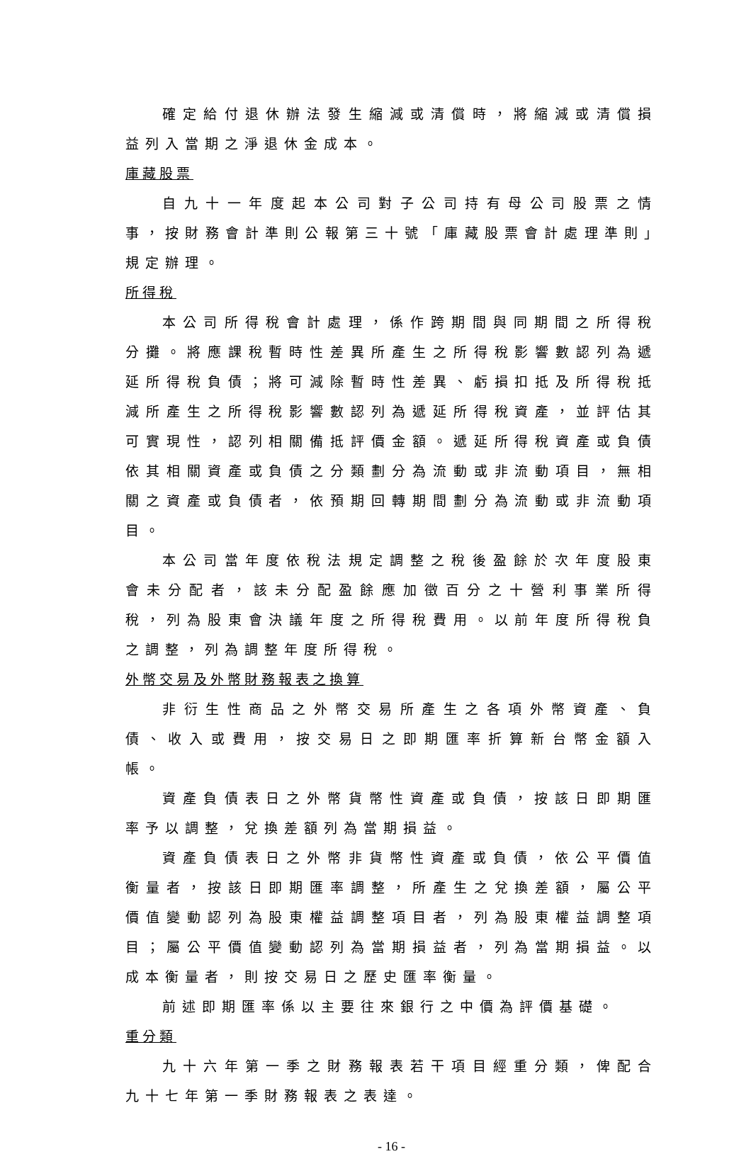確定給付退休辦法發生縮減或清償時，將縮減或清償損益列入當期之淨退休金成本。
庫藏股票
自九十一年度起本公司對子公司持有母公司股票之情事，按財務會計準則公報第三十號「庫藏股票會計處理準則」規定辦理。
所得稅
本公司所得稅會計處理，係作跨期間與同期間之所得稅分攤。將應課稅暫時性差異所產生之所得稅影響數認列為遞延所得稅負債；將可減除暫時性差異、虧損扣抵及所得稅抵減所產生之所得稅影響數認列為遞延所得稅資產，並評估其可實現性，認列相關備抵評價金額。遞延所得稅資產或負債依其相關資產或負債之分類劃分為流動或非流動項目，無相關之資產或負債者，依預期回轉期間劃分為流動或非流動項目。
本公司當年度依稅法規定調整之稅後盈餘於次年度股東會未分配者，該未分配盈餘應加徵百分之十營利事業所得稅，列為股東會決議年度之所得稅費用。以前年度所得稅負之調整，列為調整年度所得稅。
外幣交易及外幣財務報表之換算
非衍生性商品之外幣交易所產生之各項外幣資產、負債、收入或費用，按交易日之即期匯率折算新台幣金額入帳。
資產負債表日之外幣貨幣性資產或負債，按該日即期匯率予以調整，兌換差額列為當期損益。
資產負債表日之外幣非貨幣性資產或負債，依公平價值衡量者，按該日即期匯率調整，所產生之兌換差額，屬公平價值變動認列為股東權益調整項目者，列為股東權益調整項目；屬公平價值變動認列為當期損益者，列為當期損益。以成本衡量者，則按交易日之歷史匯率衡量。
前述即期匯率係以主要往來銀行之中價為評價基礎。
重分類
九十六年第一季之財務報表若干項目經重分類，俾配合九十七年第一季財務報表之表達。
- 16 -